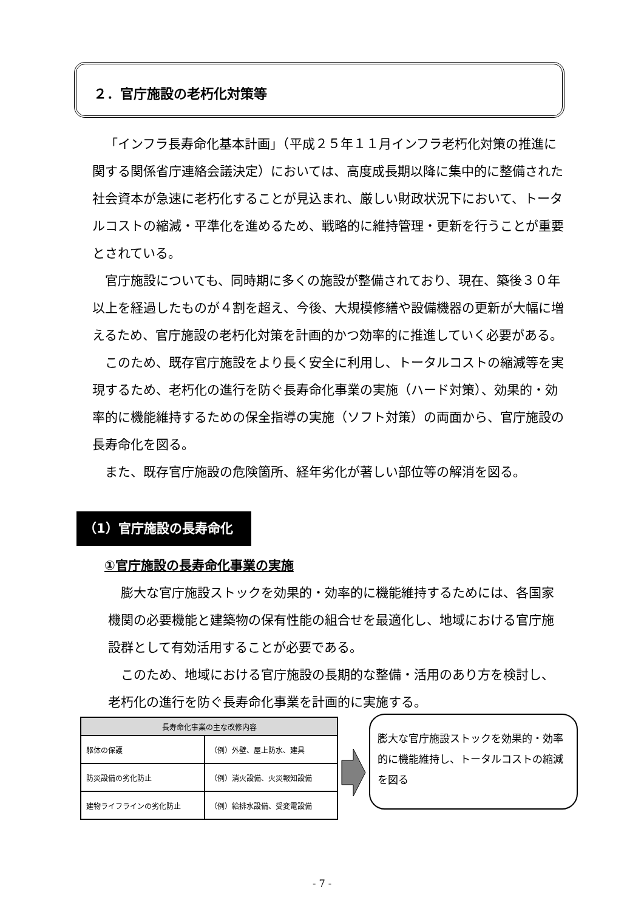２．官庁施設の老朽化対策等
「インフラ長寿命化基本計画」（平成２５年１１月インフラ老朽化対策の推進に関する関係省庁連絡会議決定）においては、高度成長期以降に集中的に整備された社会資本が急速に老朽化することが見込まれ、厳しい財政状況下において、トータルコストの縮減・平準化を進めるため、戦略的に維持管理・更新を行うことが重要とされている。
官庁施設についても、同時期に多くの施設が整備されており、現在、築後３０年以上を経過したものが４割を超え、今後、大規模修繕や設備機器の更新が大幅に増えるため、官庁施設の老朽化対策を計画的かつ効率的に推進していく必要がある。
このため、既存官庁施設をより長く安全に利用し、トータルコストの縮減等を実現するため、老朽化の進行を防ぐ長寿命化事業の実施（ハード対策）、効果的・効率的に機能維持するための保全指導の実施（ソフト対策）の両面から、官庁施設の長寿命化を図る。
また、既存官庁施設の危険箇所、経年劣化が著しい部位等の解消を図る。
（1）官庁施設の長寿命化
①官庁施設の長寿命化事業の実施
膨大な官庁施設ストックを効果的・効率的に機能維持するためには、各国家機関の必要機能と建築物の保有性能の組合せを最適化し、地域における官庁施設群として有効活用することが必要である。
このため、地域における官庁施設の長期的な整備・活用のあり方を検討し、老朽化の進行を防ぐ長寿命化事業を計画的に実施する。
| 長寿命化事業の主な改修内容 | |
| --- | --- |
| 躯体の保護 | （例）外壁、屋上防水、建具 |
| 防災設備の劣化防止 | （例）消火設備、火災報知設備 |
| 建物ライフラインの劣化防止 | （例）給排水設備、受変電設備 |
膨大な官庁施設ストックを効果的・効率的に機能維持し、トータルコストの縮減を図る
- 7 -